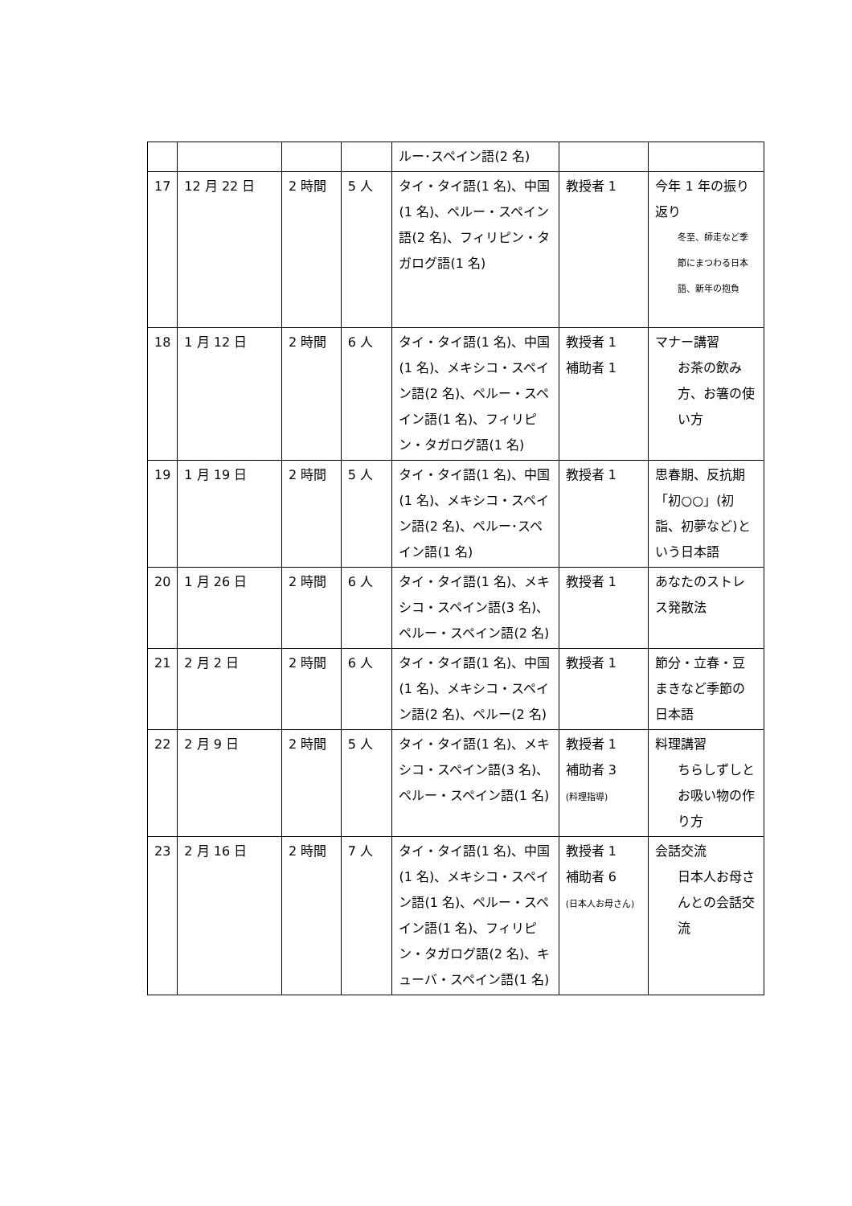| | | | | ルー･スペイン語(2 名) | | |
| 17 | 12 月 22 日 | 2 時間 | 5 人 | タイ・タイ語(1 名)、中国(1 名)、ペルー・スペイン語(2 名)、フィリピン・タガログ語(1 名) | 教授者 1 | 今年 1 年の振り返り 冬至、師走など季節にまつわる日本語、新年の抱負 |
| 18 | 1 月 12 日 | 2 時間 | 6 人 | タイ・タイ語(1 名)、中国(1 名)、メキシコ・スペイン語(2 名)、ペルー・スペイン語(1 名)、フィリピン・タガログ語(1 名) | 教授者 1 補助者 1 | マナー講習 お茶の飲み方、お箸の使い方 |
| 19 | 1 月 19 日 | 2 時間 | 5 人 | タイ・タイ語(1 名)、中国(1 名)、メキシコ・スペイン語(2 名)、ペルー･スペイン語(1 名) | 教授者 1 | 思春期、反抗期「初○○」(初詣、初夢など)という日本語 |
| 20 | 1 月 26 日 | 2 時間 | 6 人 | タイ・タイ語(1 名)、メキシコ・スペイン語(3 名)、ペルー・スペイン語(2 名) | 教授者 1 | あなたのストレス発散法 |
| 21 | 2 月 2 日 | 2 時間 | 6 人 | タイ・タイ語(1 名)、中国(1 名)、メキシコ・スペイン語(2 名)、ペルー(2 名) | 教授者 1 | 節分・立春・豆まきなど季節の日本語 |
| 22 | 2 月 9 日 | 2 時間 | 5 人 | タイ・タイ語(1 名)、メキシコ・スペイン語(3 名)、ペルー・スペイン語(1 名) | 教授者 1 補助者 3 (料理指導) | 料理講習 ちらしずしとお吸い物の作り方 |
| 23 | 2 月 16 日 | 2 時間 | 7 人 | タイ・タイ語(1 名)、中国(1 名)、メキシコ・スペイン語(1 名)、ペルー・スペイン語(1 名)、フィリピン・タガログ語(2 名)、キューバ・スペイン語(1 名) | 教授者 1 補助者 6 (日本人お母さん) | 会話交流 日本人お母さんとの会話交流 |